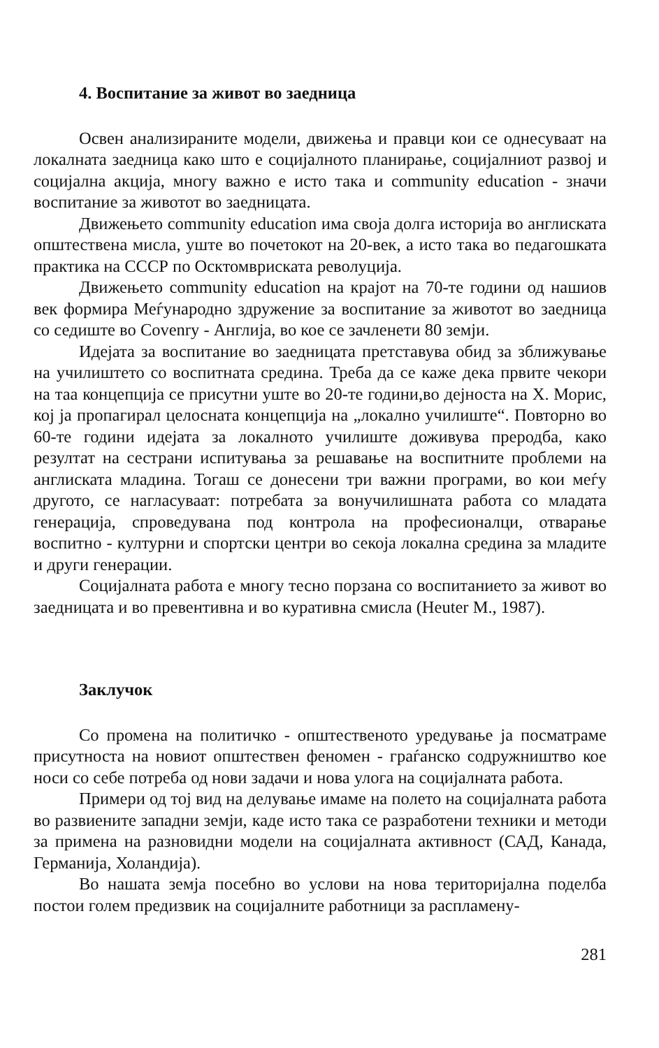4. Воспитание за живот во заедница
Освен анализираните модели, движења и правци кои се однесуваат на локалната заедница како што е социјалното планирање, социјалниот развој и социјална акција, многу важно е исто така и community education - значи воспитание за животот во заедницата.
Движењето community education има своја долга историја во англиската општествена мисла, уште во почетокот на 20-век, а исто така во педагошката практика на СССР по Осктомвриската револуција.
Движењето community education на крајот на 70-те години од нашиов век формира Меѓународно здружение за воспитание за животот во заедница со седиште во Covenry - Англија, во кое се зачленети 80 земји.
Идејата за воспитание во заедницата претставува обид за зближување на училиштето со воспитната средина. Треба да се каже дека првите чекори на таа концепција се присутни уште во 20-те години,во дејноста на Х. Морис, кој ја пропагирал целосната концепција на „локално училиште“. Повторно во 60-те години идејата за локалното училиште доживува преродба, како резултат на сестрани испитувања за решавање на воспитните проблеми на англиската младина. Тогаш се донесени три важни програми, во кои меѓу другото, се нагласуваат: потребата за вонучилишната работа со младата генерација, спроведувана под контрола на професионалци, отварање воспитно - културни и спортски центри во секоја локална средина за младите и други генерации.
Социјалната работа е многу тесно порзана со воспитанието за живот во заедницата и во превентивна и во куративна смисла (Heuter M., 1987).
Заклучок
Со промена на политичко - општественото уредување ја посматраме присутноста на новиот општествен феномен - граѓанско содружништво кое носи со себе потреба од нови задачи и нова улога на социјалната работа.
Примери од тој вид на делување имаме на полето на социјалната работа во развиените западни земји, каде исто така се разработени техники и методи за примена на разновидни модели на социјалната активност (САД, Канада, Германија, Холандија).
Во нашата земја посебно во услови на нова територијална поделба постои голем предизвик на социјалните работници за распламену-
281